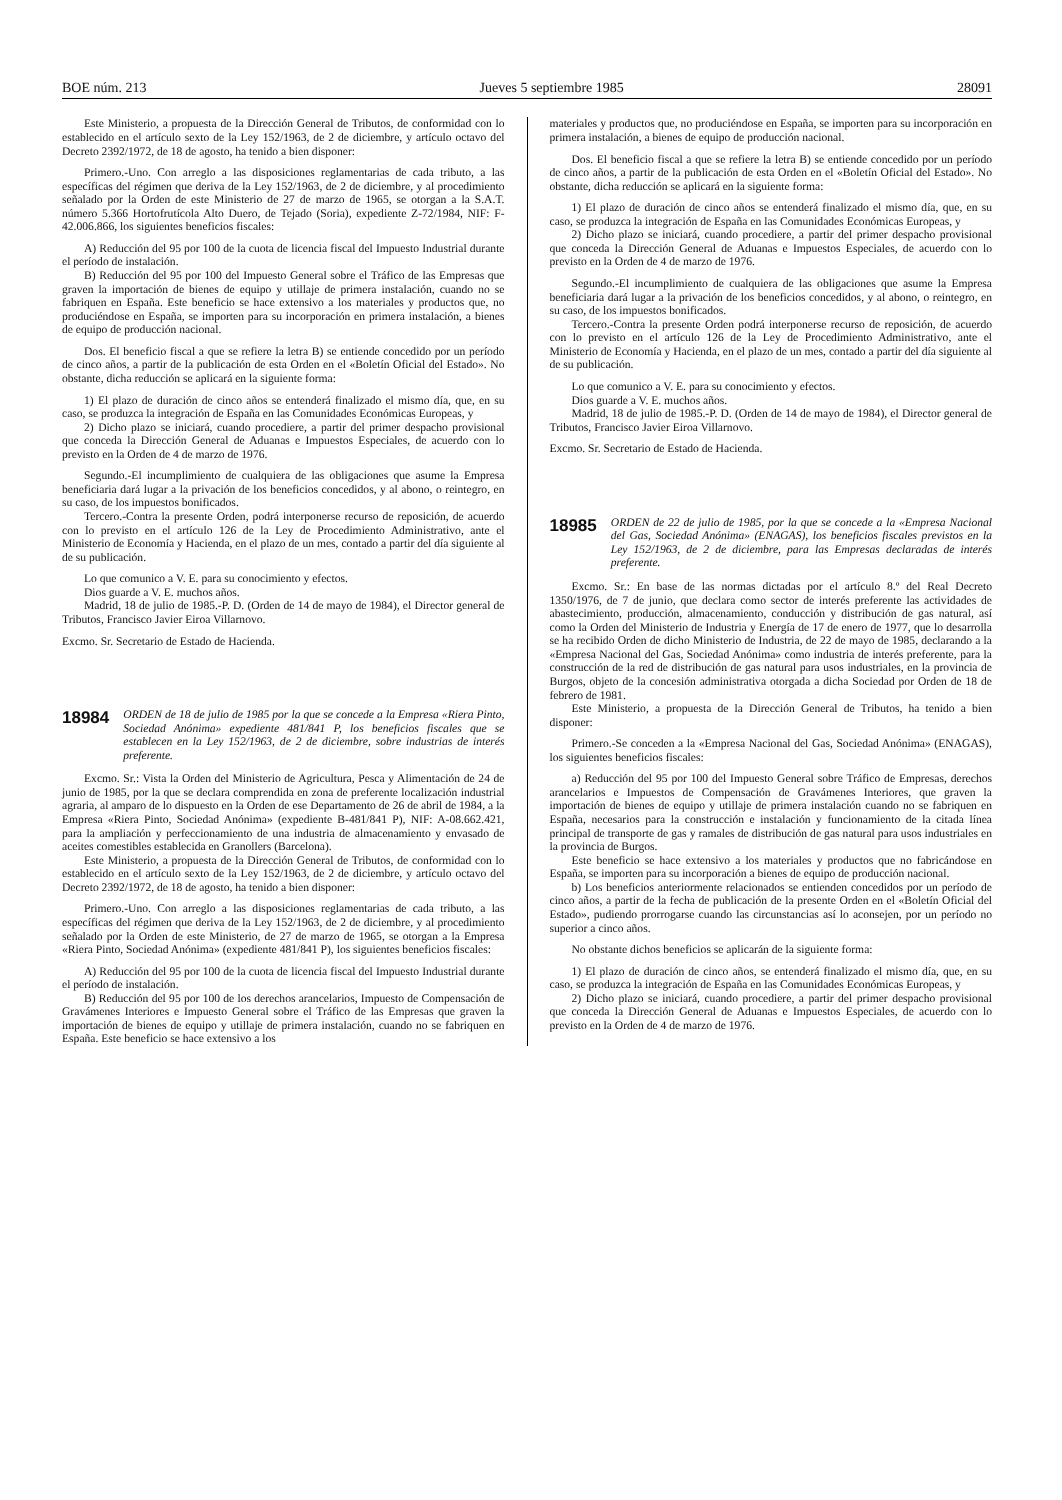BOE núm. 213 Jueves 5 septiembre 1985 28091
Este Ministerio, a propuesta de la Dirección General de Tributos, de conformidad con lo establecido en el artículo sexto de la Ley 152/1963, de 2 de diciembre, y artículo octavo del Decreto 2392/1972, de 18 de agosto, ha tenido a bien disponer:
Primero.-Uno. Con arreglo a las disposiciones reglamentarias de cada tributo, a las específicas del régimen que deriva de la Ley 152/1963, de 2 de diciembre, y al procedimiento señalado por la Orden de este Ministerio de 27 de marzo de 1965, se otorgan a la S.A.T. número 5.366 Hortofrutícola Alto Duero, de Tejado (Soria), expediente Z-72/1984, NIF: F-42.006.866, los siguientes beneficios fiscales:
A) Reducción del 95 por 100 de la cuota de licencia fiscal del Impuesto Industrial durante el período de instalación.
B) Reducción del 95 por 100 del Impuesto General sobre el Tráfico de las Empresas que graven la importación de bienes de equipo y utillaje de primera instalación, cuando no se fabriquen en España. Este beneficio se hace extensivo a los materiales y productos que, no produciéndose en España, se importen para su incorporación en primera instalación, a bienes de equipo de producción nacional.
Dos. El beneficio fiscal a que se refiere la letra B) se entiende concedido por un período de cinco años, a partir de la publicación de esta Orden en el «Boletín Oficial del Estado». No obstante, dicha reducción se aplicará en la siguiente forma:
1) El plazo de duración de cinco años se entenderá finalizado el mismo día, que, en su caso, se produzca la integración de España en las Comunidades Económicas Europeas, y
2) Dicho plazo se iniciará, cuando procediere, a partir del primer despacho provisional que conceda la Dirección General de Aduanas e Impuestos Especiales, de acuerdo con lo previsto en la Orden de 4 de marzo de 1976.
Segundo.-El incumplimiento de cualquiera de las obligaciones que asume la Empresa beneficiaria dará lugar a la privación de los beneficios concedidos, y al abono, o reintegro, en su caso, de los impuestos bonificados.
Tercero.-Contra la presente Orden, podrá interponerse recurso de reposición, de acuerdo con lo previsto en el artículo 126 de la Ley de Procedimiento Administrativo, ante el Ministerio de Economía y Hacienda, en el plazo de un mes, contado a partir del día siguiente al de su publicación.
Lo que comunico a V. E. para su conocimiento y efectos.
Dios guarde a V. E. muchos años.
Madrid, 18 de julio de 1985.-P. D. (Orden de 14 de mayo de 1984), el Director general de Tributos, Francisco Javier Eiroa Villarnovo.
Excmo. Sr. Secretario de Estado de Hacienda.
18984 ORDEN de 18 de julio de 1985 por la que se concede a la Empresa «Riera Pinto, Sociedad Anónima» expediente 481/841 P, los beneficios fiscales que se establecen en la Ley 152/1963, de 2 de diciembre, sobre industrias de interés preferente.
Excmo. Sr.: Vista la Orden del Ministerio de Agricultura, Pesca y Alimentación de 24 de junio de 1985, por la que se declara comprendida en zona de preferente localización industrial agraria, al amparo de lo dispuesto en la Orden de ese Departamento de 26 de abril de 1984, a la Empresa «Riera Pinto, Sociedad Anónima» (expediente B-481/841 P), NIF: A-08.662.421, para la ampliación y perfeccionamiento de una industria de almacenamiento y envasado de aceites comestibles establecida en Granollers (Barcelona).
Este Ministerio, a propuesta de la Dirección General de Tributos, de conformidad con lo establecido en el artículo sexto de la Ley 152/1963, de 2 de diciembre, y artículo octavo del Decreto 2392/1972, de 18 de agosto, ha tenido a bien disponer:
Primero.-Uno. Con arreglo a las disposiciones reglamentarias de cada tributo, a las específicas del régimen que deriva de la Ley 152/1963, de 2 de diciembre, y al procedimiento señalado por la Orden de este Ministerio, de 27 de marzo de 1965, se otorgan a la Empresa «Riera Pinto, Sociedad Anónima» (expediente 481/841 P), los siguientes beneficios fiscales:
A) Reducción del 95 por 100 de la cuota de licencia fiscal del Impuesto Industrial durante el período de instalación.
B) Reducción del 95 por 100 de los derechos arancelarios, Impuesto de Compensación de Gravámenes Interiores e Impuesto General sobre el Tráfico de las Empresas que graven la importación de bienes de equipo y utillaje de primera instalación, cuando no se fabriquen en España. Este beneficio se hace extensivo a los
materiales y productos que, no produciéndose en España, se importen para su incorporación en primera instalación, a bienes de equipo de producción nacional.
Dos. El beneficio fiscal a que se refiere la letra B) se entiende concedido por un período de cinco años, a partir de la publicación de esta Orden en el «Boletín Oficial del Estado». No obstante, dicha reducción se aplicará en la siguiente forma:
1) El plazo de duración de cinco años se entenderá finalizado el mismo día, que, en su caso, se produzca la integración de España en las Comunidades Económicas Europeas, y
2) Dicho plazo se iniciará, cuando procediere, a partir del primer despacho provisional que conceda la Dirección General de Aduanas e Impuestos Especiales, de acuerdo con lo previsto en la Orden de 4 de marzo de 1976.
Segundo.-El incumplimiento de cualquiera de las obligaciones que asume la Empresa beneficiaria dará lugar a la privación de los beneficios concedidos, y al abono, o reintegro, en su caso, de los impuestos bonificados.
Tercero.-Contra la presente Orden podrá interponerse recurso de reposición, de acuerdo con lo previsto en el artículo 126 de la Ley de Procedimiento Administrativo, ante el Ministerio de Economía y Hacienda, en el plazo de un mes, contado a partir del día siguiente al de su publicación.
Lo que comunico a V. E. para su conocimiento y efectos.
Dios guarde a V. E. muchos años.
Madrid, 18 de julio de 1985.-P. D. (Orden de 14 de mayo de 1984), el Director general de Tributos, Francisco Javier Eiroa Villarnovo.
Excmo. Sr. Secretario de Estado de Hacienda.
18985 ORDEN de 22 de julio de 1985, por la que se concede a la «Empresa Nacional del Gas, Sociedad Anónima» (ENAGAS), los beneficios fiscales previstos en la Ley 152/1963, de 2 de diciembre, para las Empresas declaradas de interés preferente.
Excmo. Sr.: En base de las normas dictadas por el artículo 8.º del Real Decreto 1350/1976, de 7 de junio, que declara como sector de interés preferente las actividades de abastecimiento, producción, almacenamiento, conducción y distribución de gas natural, así como la Orden del Ministerio de Industria y Energía de 17 de enero de 1977, que lo desarrolla se ha recibido Orden de dicho Ministerio de Industria, de 22 de mayo de 1985, declarando a la «Empresa Nacional del Gas, Sociedad Anónima» como industria de interés preferente, para la construcción de la red de distribución de gas natural para usos industriales, en la provincia de Burgos, objeto de la concesión administrativa otorgada a dicha Sociedad por Orden de 18 de febrero de 1981.
Este Ministerio, a propuesta de la Dirección General de Tributos, ha tenido a bien disponer:
Primero.-Se conceden a la «Empresa Nacional del Gas, Sociedad Anónima» (ENAGAS), los siguientes beneficios fiscales:
a) Reducción del 95 por 100 del Impuesto General sobre Tráfico de Empresas, derechos arancelarios e Impuestos de Compensación de Gravámenes Interiores, que graven la importación de bienes de equipo y utillaje de primera instalación cuando no se fabriquen en España, necesarios para la construcción e instalación y funcionamiento de la citada línea principal de transporte de gas y ramales de distribución de gas natural para usos industriales en la provincia de Burgos.
Este beneficio se hace extensivo a los materiales y productos que no fabricándose en España, se importen para su incorporación a bienes de equipo de producción nacional.
b) Los beneficios anteriormente relacionados se entienden concedidos por un período de cinco años, a partir de la fecha de publicación de la presente Orden en el «Boletín Oficial del Estado», pudiendo prorrogarse cuando las circunstancias así lo aconsejen, por un período no superior a cinco años.
No obstante dichos beneficios se aplicarán de la siguiente forma:
1) El plazo de duración de cinco años, se entenderá finalizado el mismo día, que, en su caso, se produzca la integración de España en las Comunidades Económicas Europeas, y
2) Dicho plazo se iniciará, cuando procediere, a partir del primer despacho provisional que conceda la Dirección General de Aduanas e Impuestos Especiales, de acuerdo con lo previsto en la Orden de 4 de marzo de 1976.